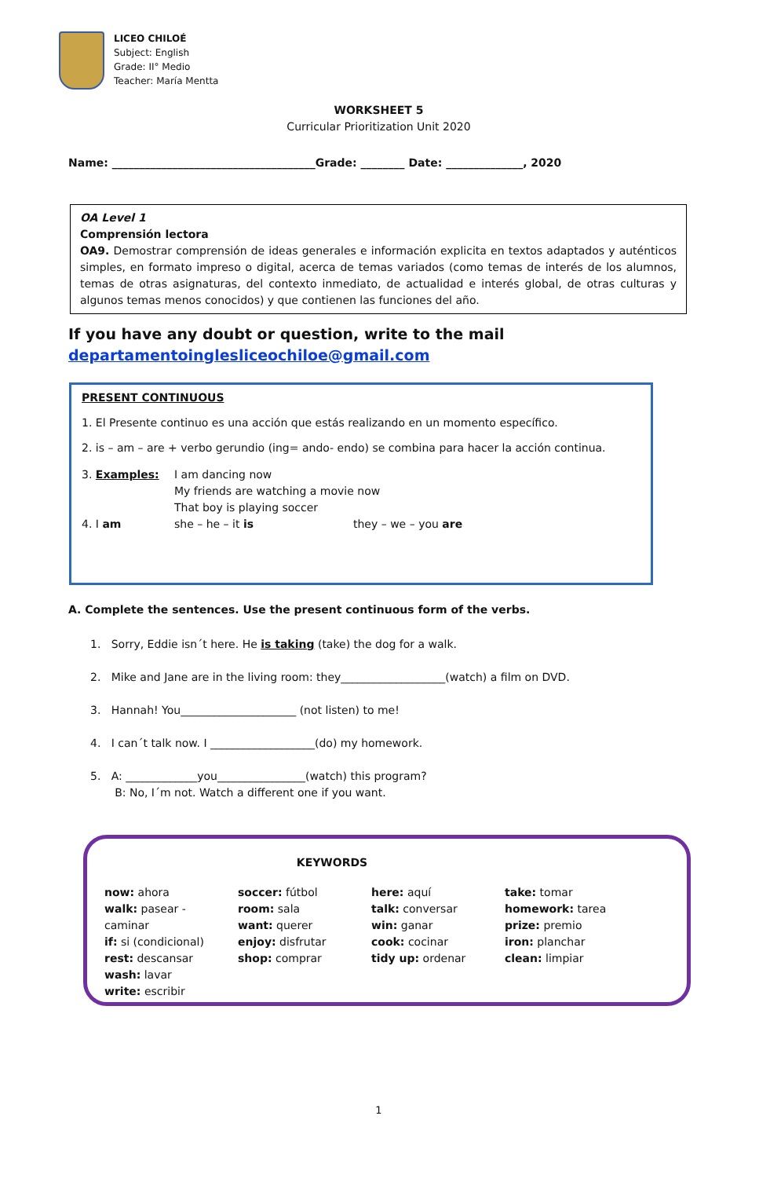LICEO CHILOÉ
Subject: English
Grade: II° Medio
Teacher: María Mentta
WORKSHEET 5
Curricular Prioritization Unit 2020
Name: _____________________________________Grade: ________ Date: ______________, 2020
OA Level 1
Comprensión lectora
OA9. Demostrar comprensión de ideas generales e información explicita en textos adaptados y auténticos simples, en formato impreso o digital, acerca de temas variados (como temas de interés de los alumnos, temas de otras asignaturas, del contexto inmediato, de actualidad e interés global, de otras culturas y algunos temas menos conocidos) y que contienen las funciones del año.
If you have any doubt or question, write to the mail
departamentoinglesliceochiloe@gmail.com
PRESENT CONTINUOUS
1. El Presente continuo es una acción que estás realizando en un momento específico.
2. is – am – are + verbo gerundio (ing= ando- endo) se combina para hacer la acción continua.
| 3. Examples: | I am dancing now My friends are watching a movie now That boy is playing soccer | |
| 4. I am | she – he – it is | they – we – you are |
A. Complete the sentences. Use the present continuous form of the verbs.
1. Sorry, Eddie isn´t here. He is taking (take) the dog for a walk.
2. Mike and Jane are in the living room: they___________________(watch) a film on DVD.
3. Hannah! You_____________________ (not listen) to me!
4. I can´t talk now. I ___________________(do) my homework.
5. A: _____________you________________(watch) this program?
B: No, I´m not. Watch a different one if you want.
KEYWORDS
| now: ahora walk: pasear - caminar if: si (condicional) rest: descansar wash: lavar write: escribir | soccer: fútbol room: sala want: querer enjoy: disfrutar shop: comprar | here: aquí talk: conversar win: ganar cook: cocinar tidy up: ordenar | take: tomar homework: tarea prize: premio iron: planchar clean: limpiar |
1